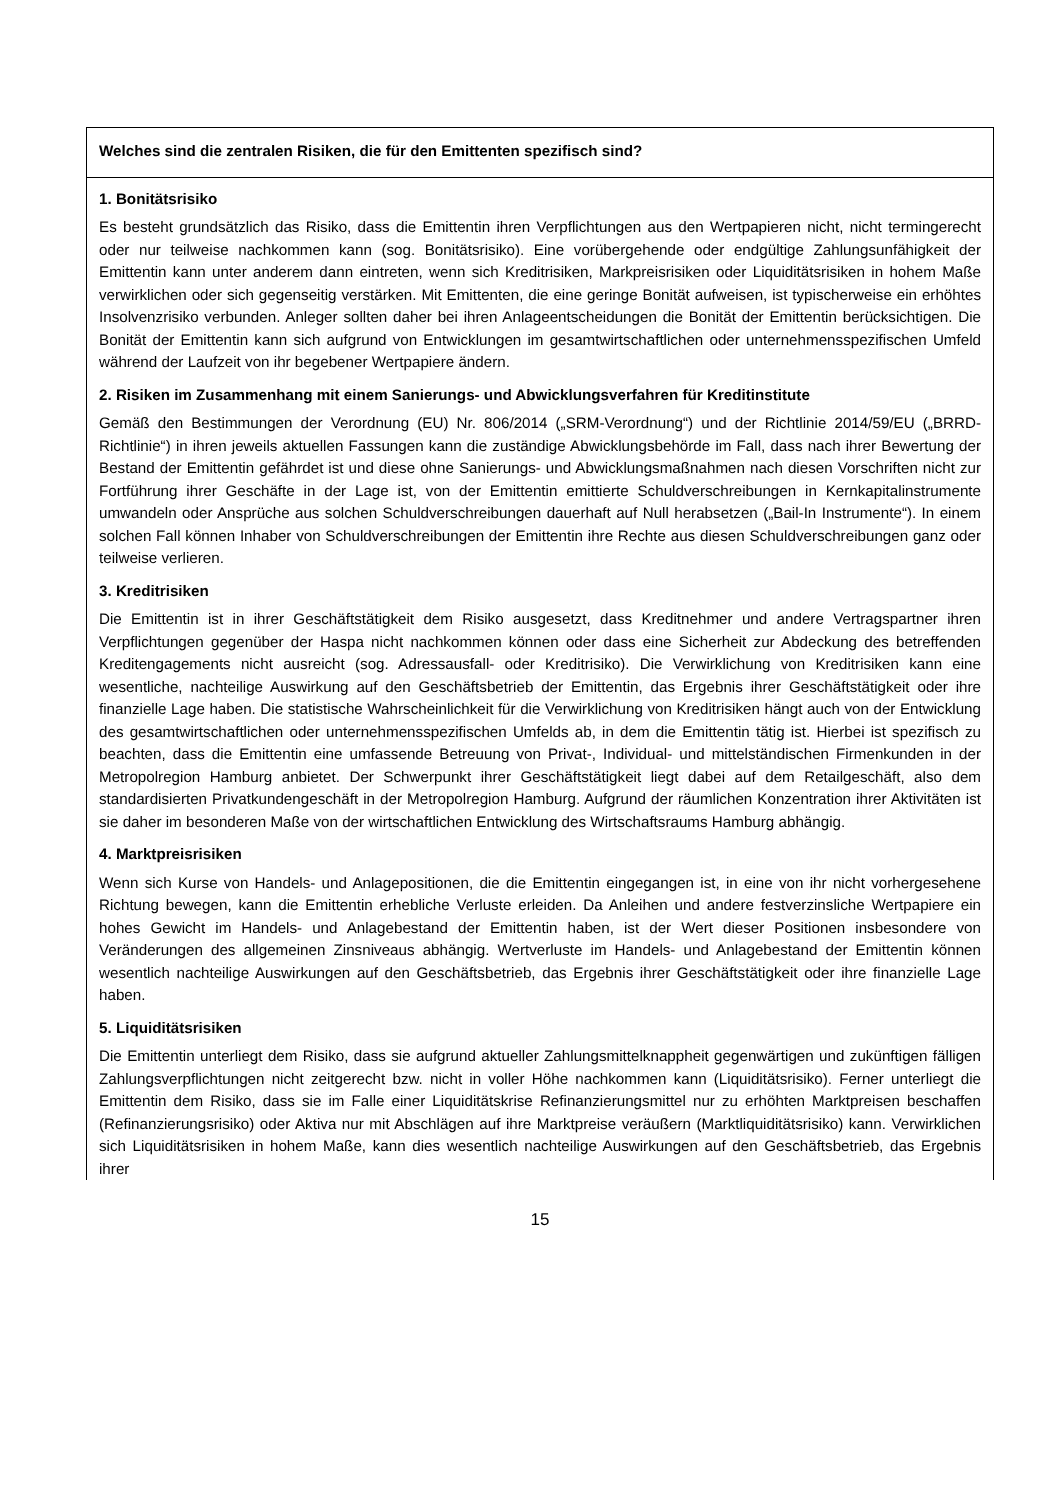| Welches sind die zentralen Risiken, die für den Emittenten spezifisch sind? |
| 1. Bonitätsrisiko Es besteht grundsätzlich das Risiko, dass die Emittentin ihren Verpflichtungen aus den Wertpapieren nicht, nicht termingerecht oder nur teilweise nachkommen kann (sog. Bonitätsrisiko). Eine vorübergehende oder endgültige Zahlungsunfähigkeit der Emittentin kann unter anderem dann eintreten, wenn sich Kreditrisiken, Markpreisrisiken oder Liquiditätsrisiken in hohem Maße verwirklichen oder sich gegenseitig verstärken. Mit Emittenten, die eine geringe Bonität aufweisen, ist typischerweise ein erhöhtes Insolvenzrisiko verbunden. Anleger sollten daher bei ihren Anlageentscheidungen die Bonität der Emittentin berücksichtigen. Die Bonität der Emittentin kann sich aufgrund von Entwicklungen im gesamtwirtschaftlichen oder unternehmensspezifischen Umfeld während der Laufzeit von ihr begebener Wertpapiere ändern. 2. Risiken im Zusammenhang mit einem Sanierungs- und Abwicklungsverfahren für Kreditinstitute Gemäß den Bestimmungen der Verordnung (EU) Nr. 806/2014 („SRM-Verordnung“) und der Richtlinie 2014/59/EU („BRRD-Richtlinie“) in ihren jeweils aktuellen Fassungen kann die zuständige Abwicklungsbehörde im Fall, dass nach ihrer Bewertung der Bestand der Emittentin gefährdet ist und diese ohne Sanierungs- und Abwicklungsmaßnahmen nach diesen Vorschriften nicht zur Fortführung ihrer Geschäfte in der Lage ist, von der Emittentin emittierte Schuldverschreibungen in Kernkapitalinstrumente umwandeln oder Ansprüche aus solchen Schuldverschreibungen dauerhaft auf Null herabsetzen („Bail-In Instrumente“). In einem solchen Fall können Inhaber von Schuldverschreibungen der Emittentin ihre Rechte aus diesen Schuldverschreibungen ganz oder teilweise verlieren. 3. Kreditrisiken Die Emittentin ist in ihrer Geschäftstätigkeit dem Risiko ausgesetzt, dass Kreditnehmer und andere Vertragspartner ihren Verpflichtungen gegenüber der Haspa nicht nachkommen können oder dass eine Sicherheit zur Abdeckung des betreffenden Kreditengagements nicht ausreicht (sog. Adressausfall- oder Kreditrisiko). Die Verwirklichung von Kreditrisiken kann eine wesentliche, nachteilige Auswirkung auf den Geschäftsbetrieb der Emittentin, das Ergebnis ihrer Geschäftstätigkeit oder ihre finanzielle Lage haben. Die statistische Wahrscheinlichkeit für die Verwirklichung von Kreditrisiken hängt auch von der Entwicklung des gesamtwirtschaftlichen oder unternehmensspezifischen Umfelds ab, in dem die Emittentin tätig ist. Hierbei ist spezifisch zu beachten, dass die Emittentin eine umfassende Betreuung von Privat-, Individual- und mittelständischen Firmenkunden in der Metropolregion Hamburg anbietet. Der Schwerpunkt ihrer Geschäftstätigkeit liegt dabei auf dem Retailgeschäft, also dem standardisierten Privatkundengeschäft in der Metropolregion Hamburg. Aufgrund der räumlichen Konzentration ihrer Aktivitäten ist sie daher im besonderen Maße von der wirtschaftlichen Entwicklung des Wirtschaftsraums Hamburg abhängig. 4. Marktpreisrisiken Wenn sich Kurse von Handels- und Anlagepositionen, die die Emittentin eingegangen ist, in eine von ihr nicht vorhergesehene Richtung bewegen, kann die Emittentin erhebliche Verluste erleiden. Da Anleihen und andere festverzinsliche Wertpapiere ein hohes Gewicht im Handels- und Anlagebestand der Emittentin haben, ist der Wert dieser Positionen insbesondere von Veränderungen des allgemeinen Zinsniveaus abhängig. Wertverluste im Handels- und Anlagebestand der Emittentin können wesentlich nachteilige Auswirkungen auf den Geschäftsbetrieb, das Ergebnis ihrer Geschäftstätigkeit oder ihre finanzielle Lage haben. 5. Liquiditätsrisiken Die Emittentin unterliegt dem Risiko, dass sie aufgrund aktueller Zahlungsmittelknappheit gegenwärtigen und zukünftigen fälligen Zahlungsverpflichtungen nicht zeitgerecht bzw. nicht in voller Höhe nachkommen kann (Liquiditätsrisiko). Ferner unterliegt die Emittentin dem Risiko, dass sie im Falle einer Liquiditätskrise Refinanzierungsmittel nur zu erhöhten Marktpreisen beschaffen (Refinanzierungsrisiko) oder Aktiva nur mit Abschlägen auf ihre Marktpreise veräußern (Marktliquiditätsrisiko) kann. Verwirklichen sich Liquiditätsrisiken in hohem Maße, kann dies wesentlich nachteilige Auswirkungen auf den Geschäftsbetrieb, das Ergebnis ihrer |
15